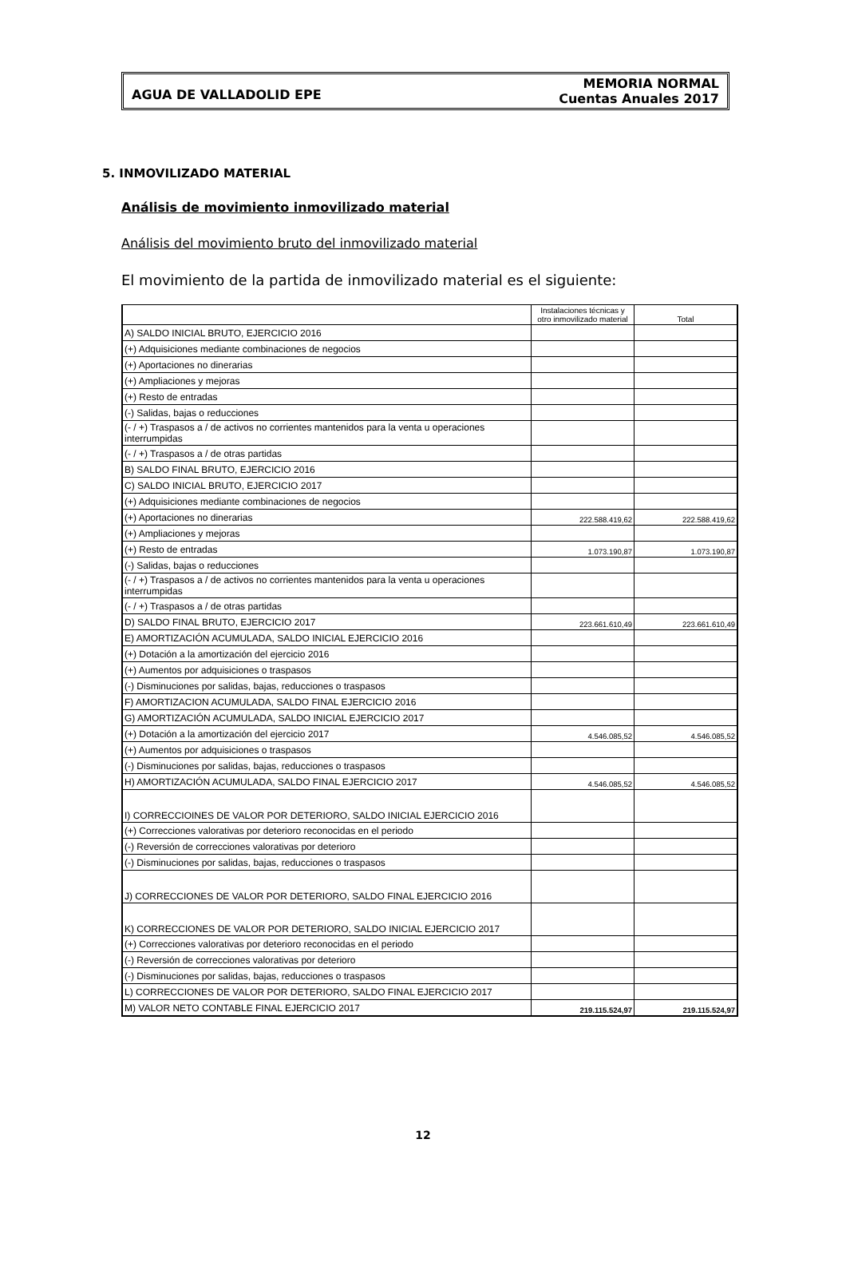AGUA DE VALLADOLID EPE
MEMORIA NORMAL
Cuentas Anuales 2017
5. INMOVILIZADO MATERIAL
Análisis de movimiento inmovilizado material
Análisis del movimiento bruto del inmovilizado material
El movimiento de la partida de inmovilizado material es el siguiente:
| | Instalaciones técnicas y otro inmovilizado material | Total |
| --- | --- | --- |
| A) SALDO INICIAL BRUTO, EJERCICIO 2016 | | |
| (+) Adquisiciones mediante combinaciones de negocios | | |
| (+) Aportaciones no dinerarias | | |
| (+) Ampliaciones y mejoras | | |
| (+) Resto de entradas | | |
| (-) Salidas, bajas o reducciones | | |
| (- / +) Traspasos a / de activos no corrientes mantenidos para la venta u operaciones interrumpidas | | |
| (- / +) Traspasos a / de otras partidas | | |
| B) SALDO FINAL BRUTO, EJERCICIO 2016 | | |
| C) SALDO INICIAL BRUTO, EJERCICIO 2017 | | |
| (+) Adquisiciones mediante combinaciones de negocios | | |
| (+) Aportaciones no dinerarias | 222.588.419,62 | 222.588.419,62 |
| (+) Ampliaciones y mejoras | | |
| (+) Resto de entradas | 1.073.190,87 | 1.073.190,87 |
| (-) Salidas, bajas o reducciones | | |
| (- / +) Traspasos a / de activos no corrientes mantenidos para la venta u operaciones interrumpidas | | |
| (- / +) Traspasos a / de otras partidas | | |
| D) SALDO FINAL BRUTO, EJERCICIO 2017 | 223.661.610,49 | 223.661.610,49 |
| E) AMORTIZACIÓN ACUMULADA, SALDO INICIAL EJERCICIO 2016 | | |
| (+) Dotación a la amortización del ejercicio 2016 | | |
| (+) Aumentos por adquisiciones o traspasos | | |
| (-) Disminuciones por salidas, bajas, reducciones o traspasos | | |
| F) AMORTIZACION ACUMULADA, SALDO FINAL EJERCICIO 2016 | | |
| G) AMORTIZACIÓN ACUMULADA, SALDO INICIAL EJERCICIO 2017 | | |
| (+) Dotación a la amortización del ejercicio 2017 | 4.546.085,52 | 4.546.085,52 |
| (+) Aumentos por adquisiciones o traspasos | | |
| (-) Disminuciones por salidas, bajas, reducciones o traspasos | | |
| H) AMORTIZACIÓN ACUMULADA, SALDO FINAL EJERCICIO 2017 | 4.546.085,52 | 4.546.085,52 |
| I) CORRECCIOINES DE VALOR POR DETERIORO, SALDO INICIAL EJERCICIO 2016 | | |
| (+) Correcciones valorativas por deterioro reconocidas en el periodo | | |
| (-) Reversión de correcciones valorativas por deterioro | | |
| (-) Disminuciones por salidas, bajas, reducciones o traspasos | | |
| J) CORRECCIONES DE VALOR POR DETERIORO, SALDO FINAL EJERCICIO 2016 | | |
| K) CORRECCIONES DE VALOR POR DETERIORO, SALDO INICIAL EJERCICIO 2017 | | |
| (+) Correcciones valorativas por deterioro reconocidas en el periodo | | |
| (-) Reversión de correcciones valorativas por deterioro | | |
| (-) Disminuciones por salidas, bajas, reducciones o traspasos | | |
| L) CORRECCIONES DE VALOR POR DETERIORO, SALDO FINAL EJERCICIO 2017 | | |
| M) VALOR NETO CONTABLE FINAL EJERCICIO 2017 | 219.115.524,97 | 219.115.524,97 |
12